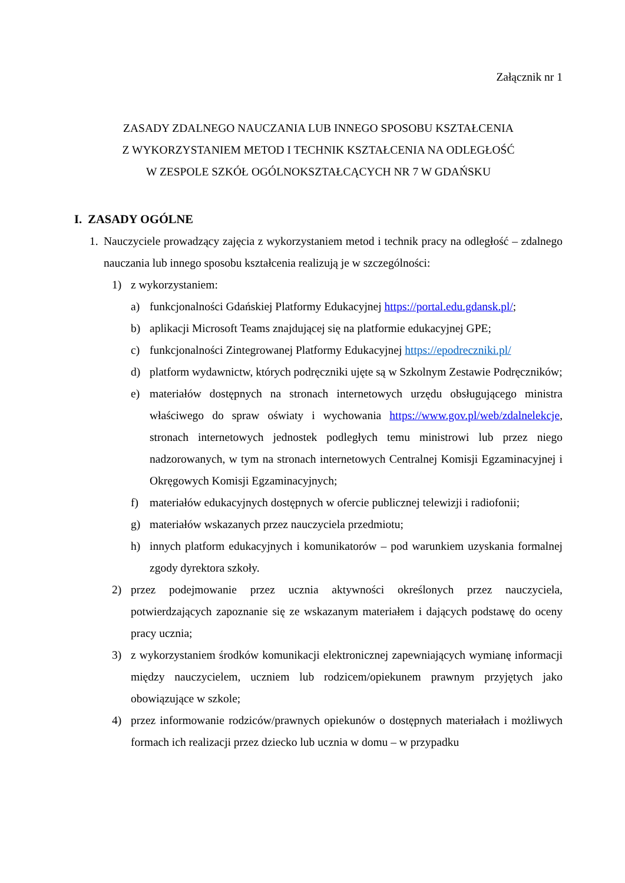Załącznik nr 1
ZASADY ZDALNEGO NAUCZANIA LUB INNEGO SPOSOBU KSZTAŁCENIA
Z WYKORZYSTANIEM METOD I TECHNIK KSZTAŁCENIA NA ODLEGŁOŚĆ
W ZESPOLE SZKÓŁ OGÓLNOKSZTAŁCĄCYCH NR 7 W GDAŃSKU
I. ZASADY OGÓLNE
1. Nauczyciele prowadzący zajęcia z wykorzystaniem metod i technik pracy na odległość – zdalnego nauczania lub innego sposobu kształcenia realizują je w szczególności:
1) z wykorzystaniem:
a) funkcjonalności Gdańskiej Platformy Edukacyjnej https://portal.edu.gdansk.pl/;
b) aplikacji Microsoft Teams znajdującej się na platformie edukacyjnej GPE;
c) funkcjonalności Zintegrowanej Platformy Edukacyjnej https://epodreczniki.pl/
d) platform wydawnictw, których podręczniki ujęte są w Szkolnym Zestawie Podręczników;
e) materiałów dostępnych na stronach internetowych urzędu obsługującego ministra właściwego do spraw oświaty i wychowania https://www.gov.pl/web/zdalnelekcje, stronach internetowych jednostek podległych temu ministrowi lub przez niego nadzorowanych, w tym na stronach internetowych Centralnej Komisji Egzaminacyjnej i Okręgowych Komisji Egzaminacyjnych;
f) materiałów edukacyjnych dostępnych w ofercie publicznej telewizji i radiofonii;
g) materiałów wskazanych przez nauczyciela przedmiotu;
h) innych platform edukacyjnych i komunikatorów – pod warunkiem uzyskania formalnej zgody dyrektora szkoły.
2) przez podejmowanie przez ucznia aktywności określonych przez nauczyciela, potwierdzających zapoznanie się ze wskazanym materiałem i dających podstawę do oceny pracy ucznia;
3) z wykorzystaniem środków komunikacji elektronicznej zapewniających wymianę informacji między nauczycielem, uczniem lub rodzicem/opiekunem prawnym przyjętych jako obowiązujące w szkole;
4) przez informowanie rodziców/prawnych opiekunów o dostępnych materiałach i możliwych formach ich realizacji przez dziecko lub ucznia w domu – w przypadku